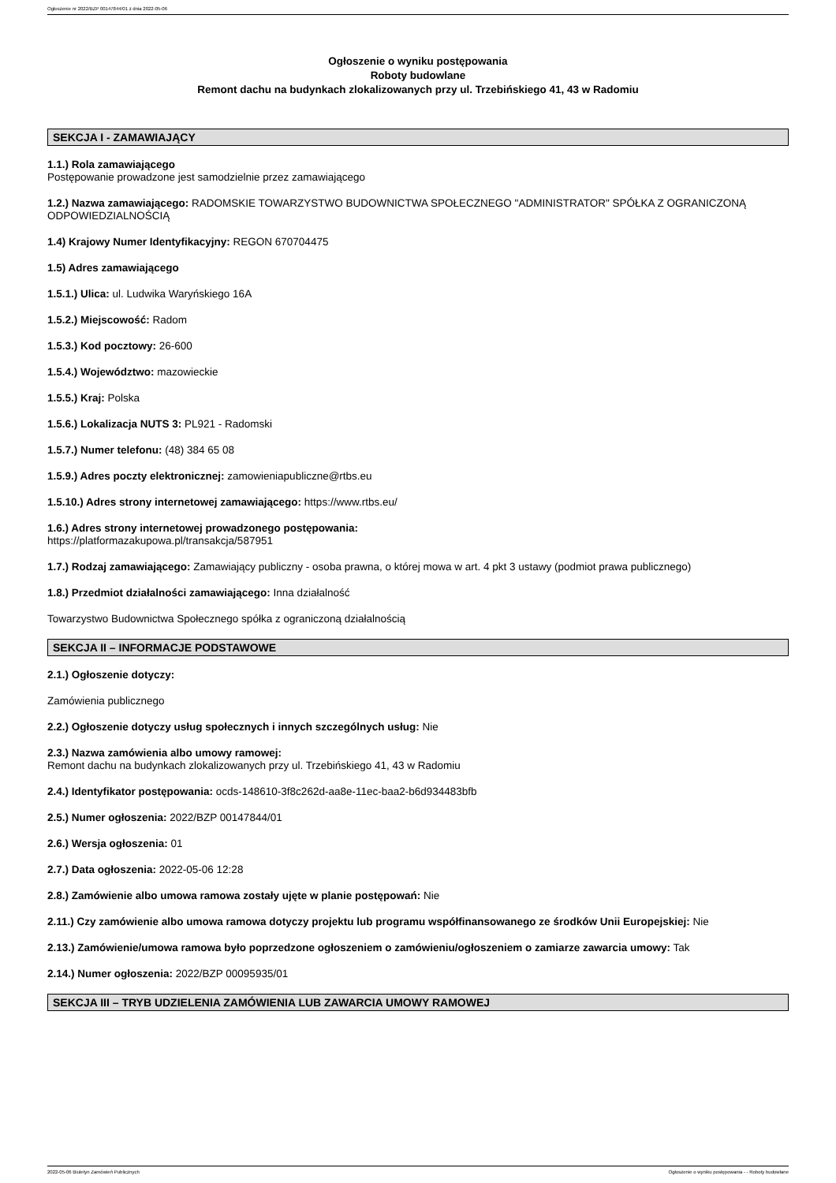Ogłoszenie nr 2022/BZP 00147844/01 z dnia 2022-05-06
Ogłoszenie o wyniku postępowania
Roboty budowlane
Remont dachu na budynkach zlokalizowanych przy ul. Trzebińskiego 41, 43 w Radomiu
SEKCJA I - ZAMAWIAJĄCY
1.1.) Rola zamawiającego
Postępowanie prowadzone jest samodzielnie przez zamawiającego
1.2.) Nazwa zamawiającego: RADOMSKIE TOWARZYSTWO BUDOWNICTWA SPOŁECZNEGO "ADMINISTRATOR" SPÓŁKA Z OGRANICZONĄ ODPOWIEDZIALNOŚCIĄ
1.4) Krajowy Numer Identyfikacyjny: REGON 670704475
1.5) Adres zamawiającego
1.5.1.) Ulica: ul. Ludwika Waryńskiego 16A
1.5.2.) Miejscowość: Radom
1.5.3.) Kod pocztowy: 26-600
1.5.4.) Województwo: mazowieckie
1.5.5.) Kraj: Polska
1.5.6.) Lokalizacja NUTS 3: PL921 - Radomski
1.5.7.) Numer telefonu: (48) 384 65 08
1.5.9.) Adres poczty elektronicznej: zamowieniapubliczne@rtbs.eu
1.5.10.) Adres strony internetowej zamawiającego: https://www.rtbs.eu/
1.6.) Adres strony internetowej prowadzonego postępowania:
https://platformazakupowa.pl/transakcja/587951
1.7.) Rodzaj zamawiającego: Zamawiający publiczny - osoba prawna, o której mowa w art. 4 pkt 3 ustawy (podmiot prawa publicznego)
1.8.) Przedmiot działalności zamawiającego: Inna działalność
Towarzystwo Budownictwa Społecznego spółka z ograniczoną działalnością
SEKCJA II – INFORMACJE PODSTAWOWE
2.1.) Ogłoszenie dotyczy:
Zamówienia publicznego
2.2.) Ogłoszenie dotyczy usług społecznych i innych szczególnych usług: Nie
2.3.) Nazwa zamówienia albo umowy ramowej:
Remont dachu na budynkach zlokalizowanych przy ul. Trzebińskiego 41, 43 w Radomiu
2.4.) Identyfikator postępowania: ocds-148610-3f8c262d-aa8e-11ec-baa2-b6d934483bfb
2.5.) Numer ogłoszenia: 2022/BZP 00147844/01
2.6.) Wersja ogłoszenia: 01
2.7.) Data ogłoszenia: 2022-05-06 12:28
2.8.) Zamówienie albo umowa ramowa zostały ujęte w planie postępowań: Nie
2.11.) Czy zamówienie albo umowa ramowa dotyczy projektu lub programu współfinansowanego ze środków Unii Europejskiej: Nie
2.13.) Zamówienie/umowa ramowa było poprzedzone ogłoszeniem o zamówieniu/ogłoszeniem o zamiarze zawarcia umowy: Tak
2.14.) Numer ogłoszenia: 2022/BZP 00095935/01
SEKCJA III – TRYB UDZIELENIA ZAMÓWIENIA LUB ZAWARCIA UMOWY RAMOWEJ
2022-05-06 Biuletyn Zamówień Publicznych Ogłoszenie o wyniku postępowania - - Roboty budowlane